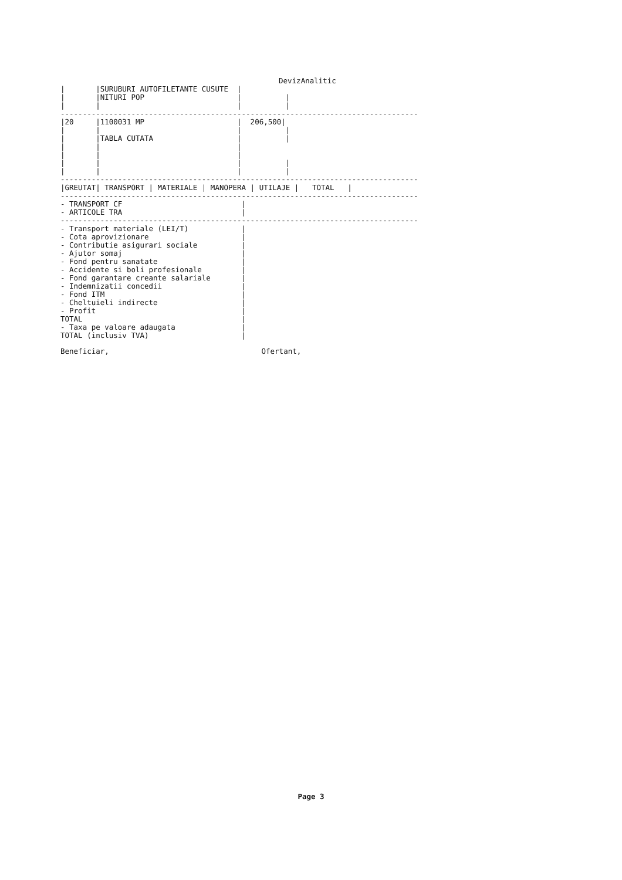DevizAnalitic
|       |SURUBURI AUTOFILETANTE CUSUTE  |
|       |NITURI POP                     |          |
|       |                               |          |
---------------------------------------------------------------------------------
|20     |1100031 MP                     |  206,500|
|       |                               |          |
|       |TABLA CUTATA                   |          |
|       |                               |
|       |                               |
|       |                               |          |
|       |                               |          |
---------------------------------------------------------------------------------
|GREUTAT| TRANSPORT | MATERIALE | MANOPERA | UTILAJE |   TOTAL   |
---------------------------------------------------------------------------------
- TRANSPORT CF                           |
- ARTICOLE TRA                           |
---------------------------------------------------------------------------------
- Transport materiale (LEI/T)            |
- Cota aprovizionare                     |
- Contributie asigurari sociale          |
- Ajutor somaj                           |
- Fond pentru sanatate                   |
- Accidente si boli profesionale         |
- Fond garantare creante salariale       |
- Indemnizatii concedii                  |
- Fond ITM                               |
- Cheltuieli indirecte                   |
- Profit                                 |
TOTAL                                    |
- Taxa pe valoare adaugata               |
TOTAL (inclusiv TVA)                     |
Beneficiar, Ofertant,
Page 3